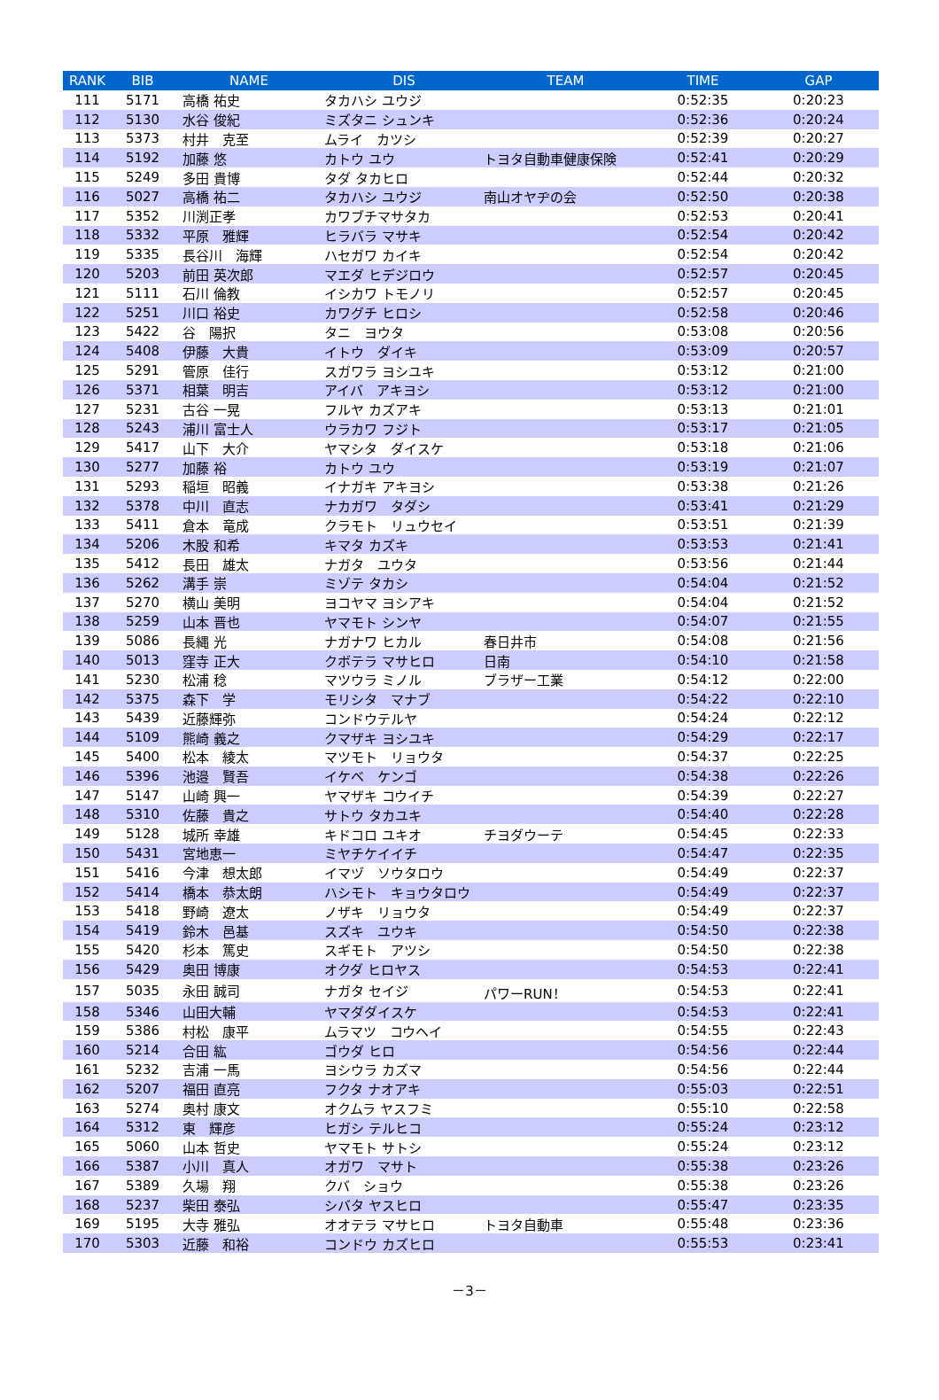| RANK | BIB | NAME | DIS | TEAM | TIME | GAP |
| --- | --- | --- | --- | --- | --- | --- |
| 111 | 5171 | 高橋 祐史 | タカハシ ユウジ | | 0:52:35 | 0:20:23 |
| 112 | 5130 | 水谷 俊紀 | ミズタニ シュンキ | | 0:52:36 | 0:20:24 |
| 113 | 5373 | 村井 克至 | ムライ カツシ | | 0:52:39 | 0:20:27 |
| 114 | 5192 | 加藤 悠 | カトウ ユウ | トヨタ自動車健康保険 | 0:52:41 | 0:20:29 |
| 115 | 5249 | 多田 貴博 | タダ タカヒロ | | 0:52:44 | 0:20:32 |
| 116 | 5027 | 高橋 祐二 | タカハシ ユウジ | 南山オヤヂの会 | 0:52:50 | 0:20:38 |
| 117 | 5352 | 川渕正孝 | カワブチマサタカ | | 0:52:53 | 0:20:41 |
| 118 | 5332 | 平原 雅輝 | ヒラバラ マサキ | | 0:52:54 | 0:20:42 |
| 119 | 5335 | 長谷川 海輝 | ハセガワ カイキ | | 0:52:54 | 0:20:42 |
| 120 | 5203 | 前田 英次郎 | マエダ ヒデジロウ | | 0:52:57 | 0:20:45 |
| 121 | 5111 | 石川 倫教 | イシカワ トモノリ | | 0:52:57 | 0:20:45 |
| 122 | 5251 | 川口 裕史 | カワグチ ヒロシ | | 0:52:58 | 0:20:46 |
| 123 | 5422 | 谷 陽択 | タニ ヨウタ | | 0:53:08 | 0:20:56 |
| 124 | 5408 | 伊藤 大貴 | イトウ ダイキ | | 0:53:09 | 0:20:57 |
| 125 | 5291 | 管原 佳行 | スガワラ ヨシユキ | | 0:53:12 | 0:21:00 |
| 126 | 5371 | 相葉 明吉 | アイバ アキヨシ | | 0:53:12 | 0:21:00 |
| 127 | 5231 | 古谷 一晃 | フルヤ カズアキ | | 0:53:13 | 0:21:01 |
| 128 | 5243 | 浦川 富士人 | ウラカワ フジト | | 0:53:17 | 0:21:05 |
| 129 | 5417 | 山下 大介 | ヤマシタ ダイスケ | | 0:53:18 | 0:21:06 |
| 130 | 5277 | 加藤 裕 | カトウ ユウ | | 0:53:19 | 0:21:07 |
| 131 | 5293 | 稲垣 昭義 | イナガキ アキヨシ | | 0:53:38 | 0:21:26 |
| 132 | 5378 | 中川 直志 | ナカガワ タダシ | | 0:53:41 | 0:21:29 |
| 133 | 5411 | 倉本 竜成 | クラモト リュウセイ | | 0:53:51 | 0:21:39 |
| 134 | 5206 | 木股 和希 | キマタ カズキ | | 0:53:53 | 0:21:41 |
| 135 | 5412 | 長田 雄太 | ナガタ ユウタ | | 0:53:56 | 0:21:44 |
| 136 | 5262 | 溝手 崇 | ミゾテ タカシ | | 0:54:04 | 0:21:52 |
| 137 | 5270 | 横山 美明 | ヨコヤマ ヨシアキ | | 0:54:04 | 0:21:52 |
| 138 | 5259 | 山本 晋也 | ヤマモト シンヤ | | 0:54:07 | 0:21:55 |
| 139 | 5086 | 長縄 光 | ナガナワ ヒカル | 春日井市 | 0:54:08 | 0:21:56 |
| 140 | 5013 | 窪寺 正大 | クボテラ マサヒロ | 日南 | 0:54:10 | 0:21:58 |
| 141 | 5230 | 松浦 稔 | マツウラ ミノル | ブラザー工業 | 0:54:12 | 0:22:00 |
| 142 | 5375 | 森下 学 | モリシタ マナブ | | 0:54:22 | 0:22:10 |
| 143 | 5439 | 近藤輝弥 | コンドウテルヤ | | 0:54:24 | 0:22:12 |
| 144 | 5109 | 熊崎 義之 | クマザキ ヨシユキ | | 0:54:29 | 0:22:17 |
| 145 | 5400 | 松本 綾太 | マツモト リョウタ | | 0:54:37 | 0:22:25 |
| 146 | 5396 | 池邉 賢吾 | イケベ ケンゴ | | 0:54:38 | 0:22:26 |
| 147 | 5147 | 山崎 興一 | ヤマザキ コウイチ | | 0:54:39 | 0:22:27 |
| 148 | 5310 | 佐藤 貴之 | サトウ タカユキ | | 0:54:40 | 0:22:28 |
| 149 | 5128 | 城所 幸雄 | キドコロ ユキオ | チヨダウーテ | 0:54:45 | 0:22:33 |
| 150 | 5431 | 宮地恵一 | ミヤチケイイチ | | 0:54:47 | 0:22:35 |
| 151 | 5416 | 今津 想太郎 | イマヅ ソウタロウ | | 0:54:49 | 0:22:37 |
| 152 | 5414 | 橋本 恭太朗 | ハシモト キョウタロウ | | 0:54:49 | 0:22:37 |
| 153 | 5418 | 野崎 遼太 | ノザキ リョウタ | | 0:54:49 | 0:22:37 |
| 154 | 5419 | 鈴木 邑基 | スズキ ユウキ | | 0:54:50 | 0:22:38 |
| 155 | 5420 | 杉本 篤史 | スギモト アツシ | | 0:54:50 | 0:22:38 |
| 156 | 5429 | 奥田 博康 | オクダ ヒロヤス | | 0:54:53 | 0:22:41 |
| 157 | 5035 | 永田 誠司 | ナガタ セイジ | パワーRUN！ | 0:54:53 | 0:22:41 |
| 158 | 5346 | 山田大輔 | ヤマダダイスケ | | 0:54:53 | 0:22:41 |
| 159 | 5386 | 村松 康平 | ムラマツ コウヘイ | | 0:54:55 | 0:22:43 |
| 160 | 5214 | 合田 紘 | ゴウダ ヒロ | | 0:54:56 | 0:22:44 |
| 161 | 5232 | 吉浦 一馬 | ヨシウラ カズマ | | 0:54:56 | 0:22:44 |
| 162 | 5207 | 福田 直亮 | フクタ ナオアキ | | 0:55:03 | 0:22:51 |
| 163 | 5274 | 奥村 康文 | オクムラ ヤスフミ | | 0:55:10 | 0:22:58 |
| 164 | 5312 | 東 輝彦 | ヒガシ テルヒコ | | 0:55:24 | 0:23:12 |
| 165 | 5060 | 山本 哲史 | ヤマモト サトシ | | 0:55:24 | 0:23:12 |
| 166 | 5387 | 小川 真人 | オガワ マサト | | 0:55:38 | 0:23:26 |
| 167 | 5389 | 久場 翔 | クバ ショウ | | 0:55:38 | 0:23:26 |
| 168 | 5237 | 柴田 泰弘 | シバタ ヤスヒロ | | 0:55:47 | 0:23:35 |
| 169 | 5195 | 大寺 雅弘 | オオテラ マサヒロ | トヨタ自動車 | 0:55:48 | 0:23:36 |
| 170 | 5303 | 近藤 和裕 | コンドウ カズヒロ | | 0:55:53 | 0:23:41 |
－3－